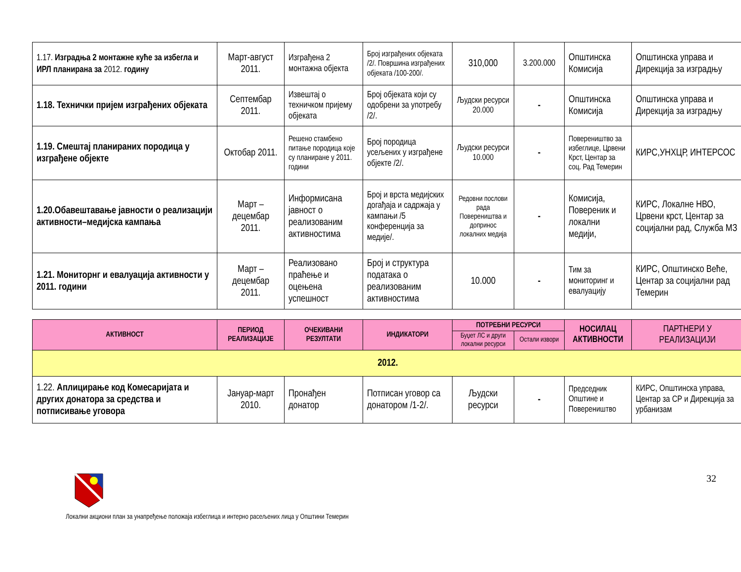| 1.17. Изградња 2 монтажне куће за избегла и ИРЛ планирана за 2012. годину | Март-август 2011. | Изграђена 2 монтажна објекта | Број изграђених објеката /2/. Површина изграђених објеката /100-200/. | 310,000 | 3.200.000 | Општинска Комисија | Општинска управа и Дирекција за изградњу |
| 1.18. Технички пријем изграђених објеката | Септембар 2011. | Извештај о техничком пријему објеката | Број објеката који су одобрени за употребу /2/. | Људски ресурси 20.000 | - | Општинска Комисија | Општинска управа и Дирекција за изградњу |
| 1.19. Смештај планираних породица у изграђене објекте | Октобар 2011. | Решено стамбено питање породица које су планиране у 2011. години | Број породица усељених у изграђене објекте /2/. | Људски ресурси 10.000 | - | Повереништво за избеглице, Црвени Крст, Центар за соц. Рад Темерин | КИРС,УНХЦР, ИНТЕРСОС |
| 1.20.Обавештавање јавности о реализацији активности–медијска кампања | Март – децембар 2011. | Информисана јавност о реализованим активностима | Број и врста медијских догађаја и садржаја у кампањи /5 конференција за медије/. | Редовни послови рада Повереништва и допринос локалних медија | - | Комисија, Повереник и локални медији, | КИРС, Локалне НВО, Црвени крст, Центар за социјални рад, Служба МЗ |
| 1.21. Мониторнг и евалуација активности у 2011. години | Март – децембар 2011. | Реализовано праћење и оцењена успешност | Број и структура података о реализованим активностима | 10.000 | - | Тим за мониторинг и евалуацију | КИРС, Општинско Веће, Центар за социјални рад Темерин |
| АКТИВНОСТ | ПЕРИОД РЕАЛИЗАЦИЈЕ | ОЧЕКИВАНИ РЕЗУЛТАТИ | ИНДИКАТОРИ | ПОТРЕБНИ РЕСУРСИ | | НОСИЛАЦ АКТИВНОСТИ | ПАРТНЕРИ У РЕАЛИЗАЦИЈИ |
| --- | --- | --- | --- | --- | --- | --- | --- |
| | | | | Буџет ЛС и други локални ресурси | Остали извори | | |
| 2012. | | | | | | | |
| 1.22. Аплицирање код Комесаријата и других донатора за средства и потписивање уговора | Јануар-март 2010. | Пронађен донатор | Потписан уговор са донатором /1-2/. | Људски ресурси | - | Председник Општине и Повереништво | КИРС, Општинска управа, Центар за СР и Дирекција за урбанизам |
32
Локални акциони план за унапређење положаја избеглица и интерно расељених лица у Општини Темерин